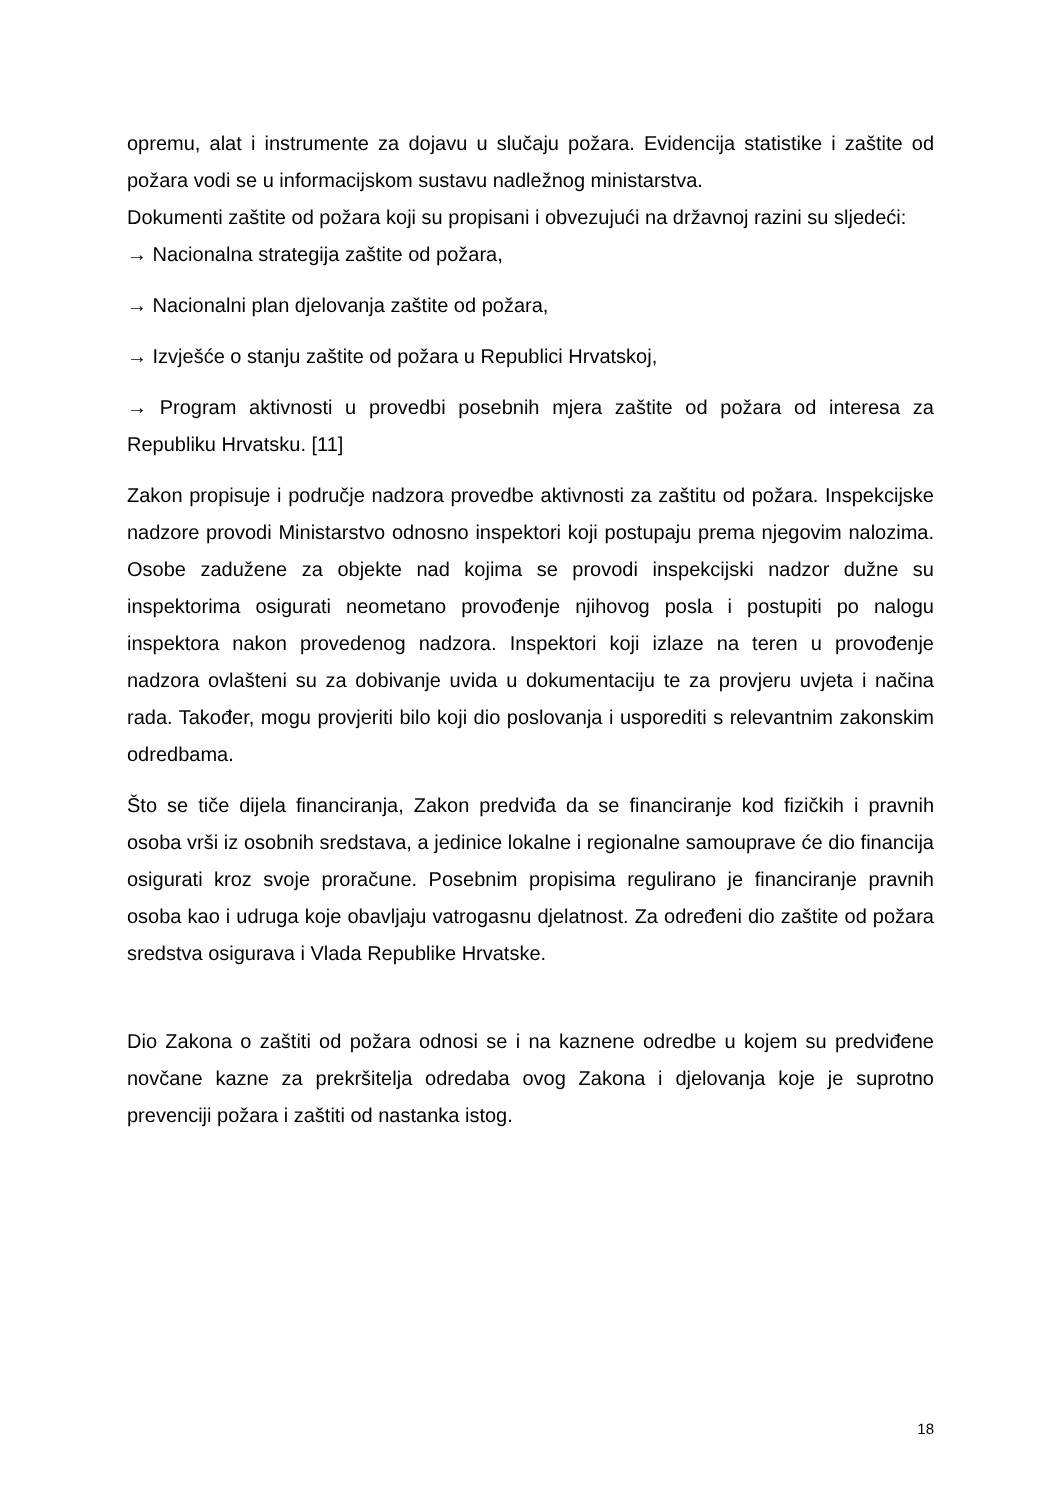opremu, alat i instrumente za dojavu u slučaju požara. Evidencija statistike i zaštite od požara vodi se u informacijskom sustavu nadležnog ministarstva.
Dokumenti zaštite od požara koji su propisani i obvezujući na državnoj razini su sljedeći:
→ Nacionalna strategija zaštite od požara,
→ Nacionalni plan djelovanja zaštite od požara,
→ Izvješće o stanju zaštite od požara u Republici Hrvatskoj,
→ Program aktivnosti u provedbi posebnih mjera zaštite od požara od interesa za Republiku Hrvatsku. [11]
Zakon propisuje i područje nadzora provedbe aktivnosti za zaštitu od požara. Inspekcijske nadzore provodi Ministarstvo odnosno inspektori koji postupaju prema njegovim nalozima. Osobe zadužene za objekte nad kojima se provodi inspekcijski nadzor dužne su inspektorima osigurati neometano provođenje njihovog posla i postupiti po nalogu inspektora nakon provedenog nadzora. Inspektori koji izlaze na teren u provođenje nadzora ovlašteni su za dobivanje uvida u dokumentaciju te za provjeru uvjeta i načina rada. Također, mogu provjeriti bilo koji dio poslovanja i usporediti s relevantnim zakonskim odredbama.
Što se tiče dijela financiranja, Zakon predviđa da se financiranje kod fizičkih i pravnih osoba vrši iz osobnih sredstava, a jedinice lokalne i regionalne samouprave će dio financija osigurati kroz svoje proračune. Posebnim propisima regulirano je financiranje pravnih osoba kao i udruga koje obavljaju vatrogasnu djelatnost. Za određeni dio zaštite od požara sredstva osigurava i Vlada Republike Hrvatske.
Dio Zakona o zaštiti od požara odnosi se i na kaznene odredbe u kojem su predviđene novčane kazne za prekršitelja odredaba ovog Zakona i djelovanja koje je suprotno prevenciji požara i zaštiti od nastanka istog.
18